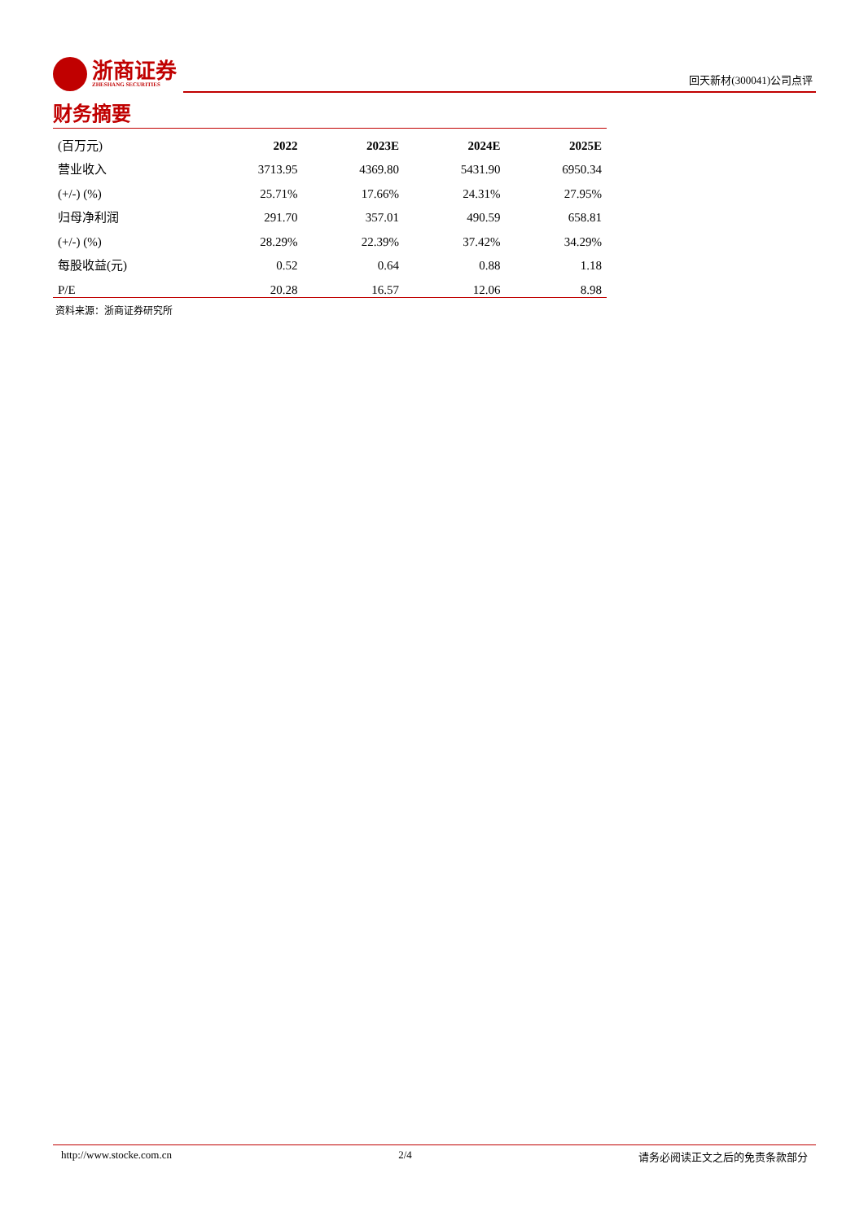浙商证券
ZHESHANG SECURITIES
回天新材(300041)公司点评
财务摘要
| (百万元) | 2022 | 2023E | 2024E | 2025E |
| --- | --- | --- | --- | --- |
| 营业收入 | 3713.95 | 4369.80 | 5431.90 | 6950.34 |
| (+/-) (%) | 25.71% | 17.66% | 24.31% | 27.95% |
| 归母净利润 | 291.70 | 357.01 | 490.59 | 658.81 |
| (+/-) (%) | 28.29% | 22.39% | 37.42% | 34.29% |
| 每股收益(元) | 0.52 | 0.64 | 0.88 | 1.18 |
| P/E | 20.28 | 16.57 | 12.06 | 8.98 |
资料来源：浙商证券研究所
http://www.stocke.com.cn 2/4 请务必阅读正文之后的免责条款部分